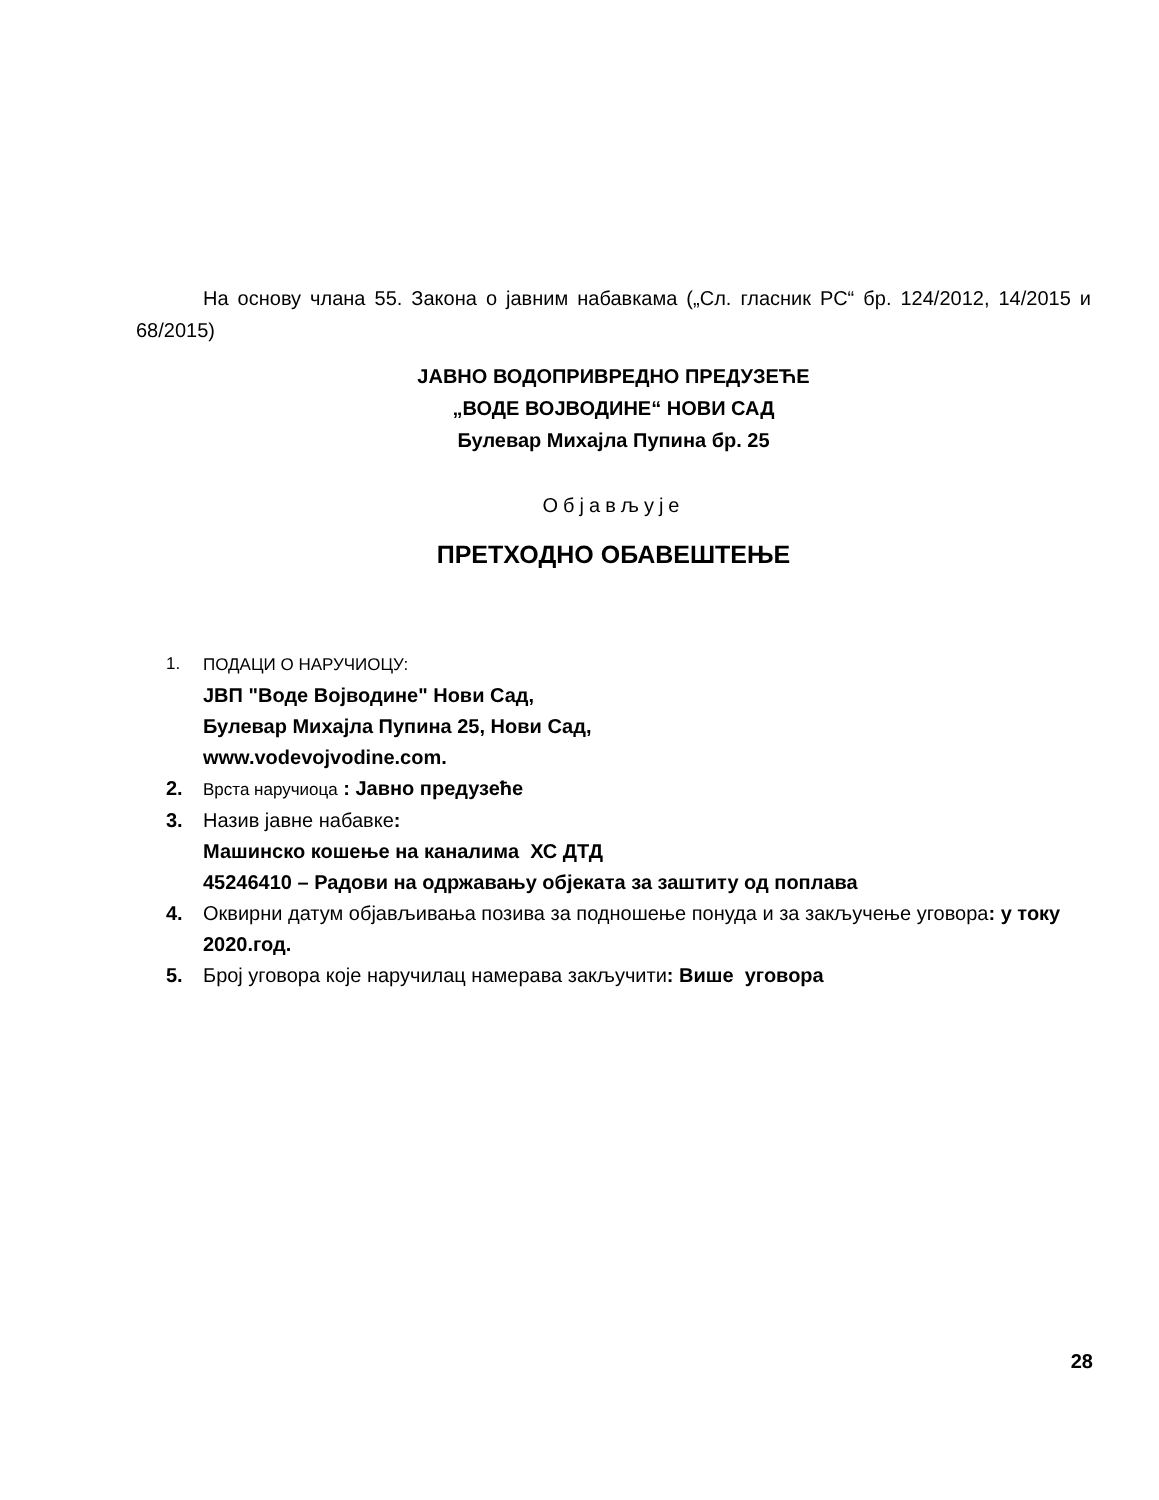На основу члана 55. Закона о јавним набавкама („Сл. гласник РС“ бр. 124/2012, 14/2015 и 68/2015)
ЈАВНО ВОДОПРИВРЕДНО ПРЕДУЗЕЋЕ
„ВОДЕ ВОЈВОДИНЕ“ НОВИ САД
Булевар Михајла Пупина бр. 25
Објављује
ПРЕТХОДНО ОБАВЕШТЕЊЕ
1. ПОДАЦИ О НАРУЧИОЦУ:
ЈВП "Воде Војводине" Нови Сад,
Булевар Михајла Пупина 25, Нови Сад,
www.vodevojvodine.com.
2. Врста наручиоца : Јавно предузеће
3. Назив јавне набавке:
Машинско кошење на каналима ХС ДТД
45246410 – Радови на одржавању објеката за заштиту од поплава
4. Оквирни датум објављивања позива за подношење понуда и за закључење уговора: у току 2020.год.
5. Број уговора које наручилац намерава закључити: Више уговора
28